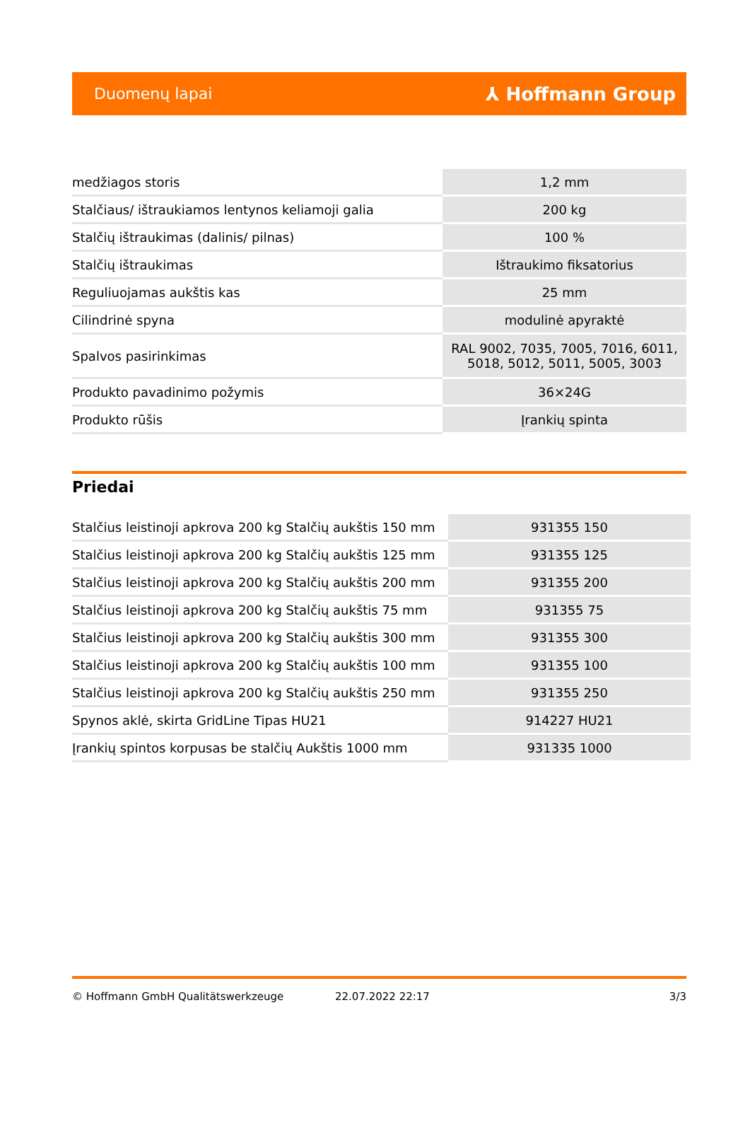Duomenų lapai ⅄ Hoffmann Group
| medžiagos storis | 1,2 mm |
| Stalčiaus/ ištraukiamos lentynos keliamoji galia | 200 kg |
| Stalčių ištraukimas (dalinis/ pilnas) | 100 % |
| Stalčių ištraukimas | Ištraukimo fiksatorius |
| Reguliuojamas aukštis kas | 25 mm |
| Cilindrinė spyna | modulinė apyraktė |
| Spalvos pasirinkimas | RAL 9002, 7035, 7005, 7016, 6011, 5018, 5012, 5011, 5005, 3003 |
| Produkto pavadinimo požymis | 36×24G |
| Produkto rūšis | Įrankių spinta |
Priedai
| Stalčius leistinoji apkrova 200 kg Stalčių aukštis 150 mm | 931355 150 |
| Stalčius leistinoji apkrova 200 kg Stalčių aukštis 125 mm | 931355 125 |
| Stalčius leistinoji apkrova 200 kg Stalčių aukštis 200 mm | 931355 200 |
| Stalčius leistinoji apkrova 200 kg Stalčių aukštis 75 mm | 931355 75 |
| Stalčius leistinoji apkrova 200 kg Stalčių aukštis 300 mm | 931355 300 |
| Stalčius leistinoji apkrova 200 kg Stalčių aukštis 100 mm | 931355 100 |
| Stalčius leistinoji apkrova 200 kg Stalčių aukštis 250 mm | 931355 250 |
| Spynos aklė, skirta GridLine Tipas HU21 | 914227 HU21 |
| Įrankių spintos korpusas be stalčių Aukštis 1000 mm | 931335 1000 |
© Hoffmann GmbH Qualitätswerkzeuge 22.07.2022 22:17 3/3